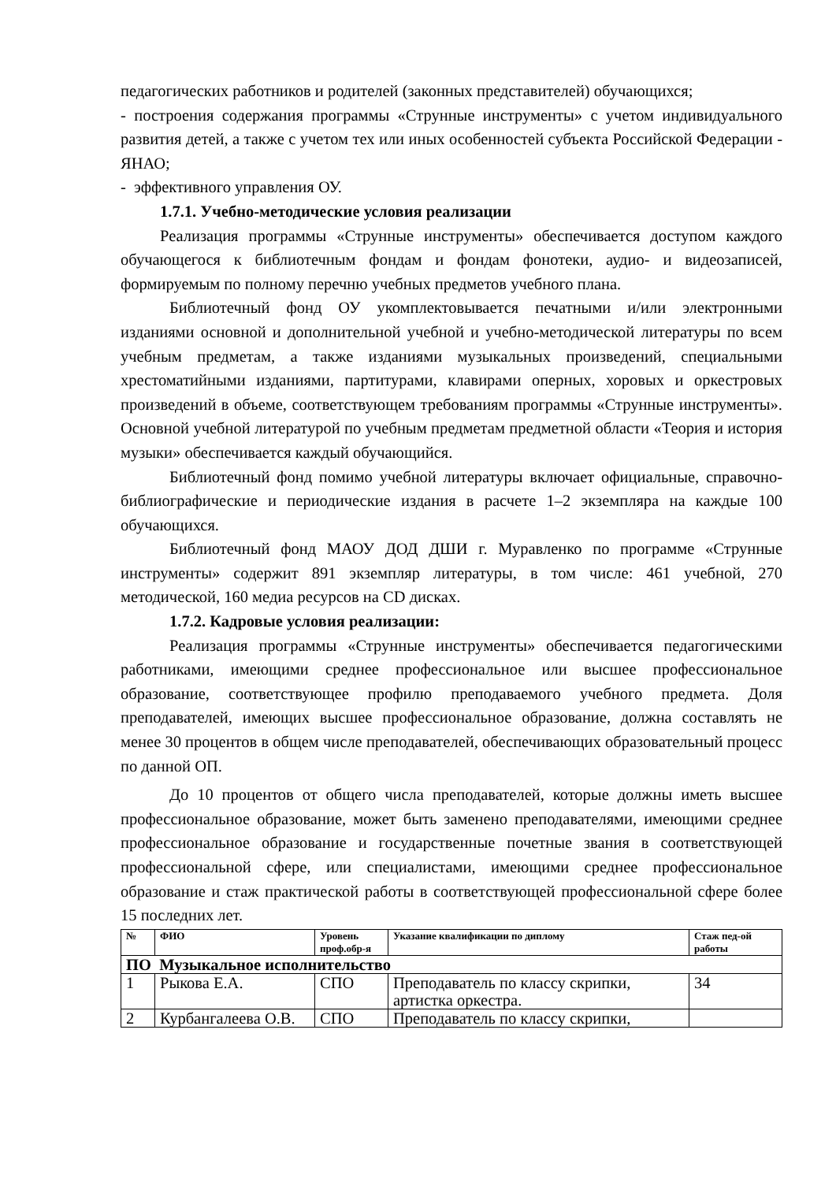педагогических работников и родителей (законных представителей) обучающихся;
- построения содержания программы «Струнные инструменты» с учетом индивидуального развития детей, а также с учетом тех или иных особенностей субъекта Российской Федерации - ЯНАО;
- эффективного управления ОУ.
1.7.1. Учебно-методические условия реализации
Реализация программы «Струнные инструменты» обеспечивается доступом каждого обучающегося к библиотечным фондам и фондам фонотеки, аудио- и видеозаписей, формируемым по полному перечню учебных предметов учебного плана.
Библиотечный фонд ОУ укомплектовывается печатными и/или электронными изданиями основной и дополнительной учебной и учебно-методической литературы по всем учебным предметам, а также изданиями музыкальных произведений, специальными хрестоматийными изданиями, партитурами, клавирами оперных, хоровых и оркестровых произведений в объеме, соответствующем требованиям программы «Струнные инструменты». Основной учебной литературой по учебным предметам предметной области «Теория и история музыки» обеспечивается каждый обучающийся.
Библиотечный фонд помимо учебной литературы включает официальные, справочно-библиографические и периодические издания в расчете 1–2 экземпляра на каждые 100 обучающихся.
Библиотечный фонд МАОУ ДОД ДШИ г. Муравленко по программе «Струнные инструменты» содержит 891 экземпляр литературы, в том числе: 461 учебной, 270 методической, 160 медиа ресурсов на CD дисках.
1.7.2. Кадровые условия реализации:
Реализация программы «Струнные инструменты» обеспечивается педагогическими работниками, имеющими среднее профессиональное или высшее профессиональное образование, соответствующее профилю преподаваемого учебного предмета. Доля преподавателей, имеющих высшее профессиональное образование, должна составлять не менее 30 процентов в общем числе преподавателей, обеспечивающих образовательный процесс по данной ОП.
До 10 процентов от общего числа преподавателей, которые должны иметь высшее профессиональное образование, может быть заменено преподавателями, имеющими среднее профессиональное образование и государственные почетные звания в соответствующей профессиональной сфере, или специалистами, имеющими среднее профессиональное образование и стаж практической работы в соответствующей профессиональной сфере более 15 последних лет.
| № | ФИО | Уровень проф.обр-я | Указание квалификации по диплому | Стаж пед-ой работы |
| --- | --- | --- | --- | --- |
| ПО Музыкальное исполнительство | | | | |
| 1 | Рыкова Е.А. | СПО | Преподаватель по классу скрипки, артистка оркестра. | 34 |
| 2 | Курбангалеева О.В. | СПО | Преподаватель по классу скрипки, | |